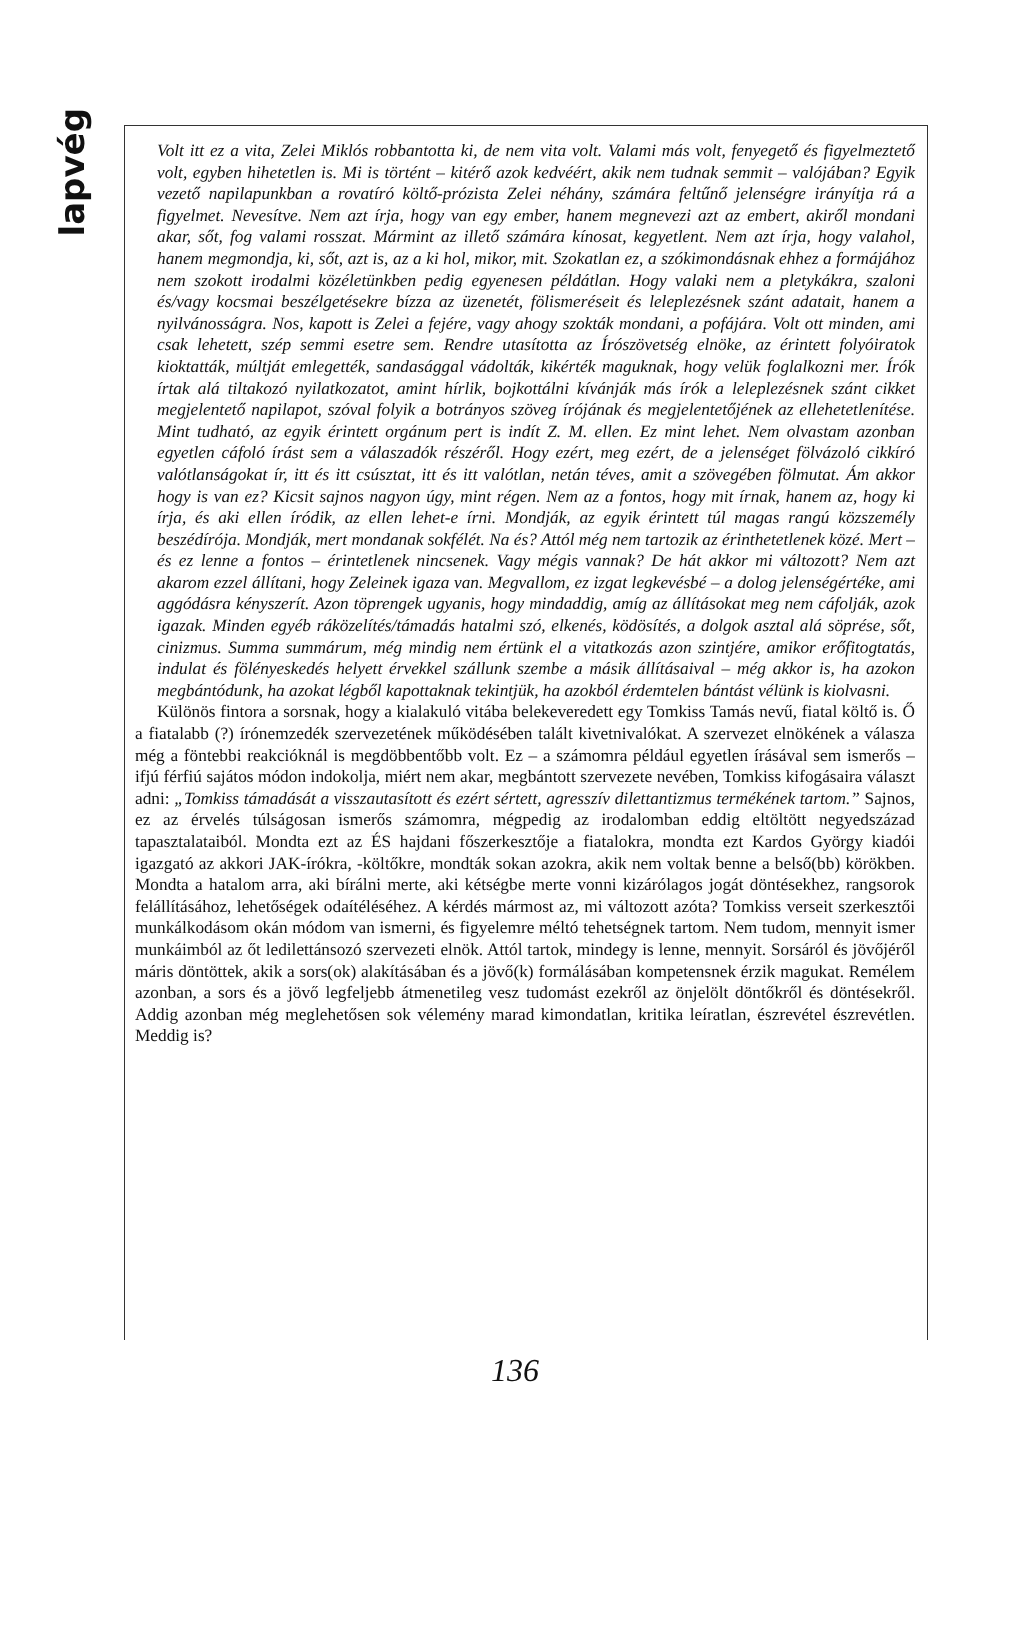lapvég
Volt itt ez a vita, Zelei Miklós robbantotta ki, de nem vita volt. Valami más volt, fenyegető és figyelmeztető volt, egyben hihetetlen is. Mi is történt – kitérő azok kedvéért, akik nem tudnak semmit – valójában? Egyik vezető napilapunkban a rovatíró költő-prózista Zelei néhány, számára feltűnő jelenségre irányítja rá a figyelmet. Nevesítve. Nem azt írja, hogy van egy ember, hanem megnevezi azt az embert, akiről mondani akar, sőt, fog valami rosszat. Mármint az illető számára kínosat, kegyetlent. Nem azt írja, hogy valahol, hanem megmondja, ki, sőt, azt is, az a ki hol, mikor, mit. Szokatlan ez, a szókimondásnak ehhez a formájához nem szokott irodalmi közéletünkben pedig egyenesen példátlan. Hogy valaki nem a pletykákra, szaloni és/vagy kocsmai beszélgetésekre bízza az üzenetét, fölismeréseit és leleplezésnek szánt adatait, hanem a nyilvánosságra. Nos, kapott is Zelei a fejére, vagy ahogy szokták mondani, a pofájára. Volt ott minden, ami csak lehetett, szép semmi esetre sem. Rendre utasította az Írószövetség elnöke, az érintett folyóiratok kioktatták, múltját emlegették, sandasággal vádolták, kikérték maguknak, hogy velük foglalkozni mer. Írók írtak alá tiltakozó nyilatkozatot, amint hírlik, bojkottálni kívánják más írók a leleplezésnek szánt cikket megjelentető napilapot, szóval folyik a botrányos szöveg írójának és megjelentetőjének az ellehetetlenítése. Mint tudható, az egyik érintett orgánum pert is indít Z. M. ellen. Ez mint lehet. Nem olvastam azonban egyetlen cáfoló írást sem a válaszadók részéről. Hogy ezért, meg ezért, de a jelenséget fölvázoló cikkíró valótlanságokat ír, itt és itt csúsztat, itt és itt valótlan, netán téves, amit a szövegében fölmutat. Ám akkor hogy is van ez? Kicsit sajnos nagyon úgy, mint régen. Nem az a fontos, hogy mit írnak, hanem az, hogy ki írja, és aki ellen íródik, az ellen lehet-e írni. Mondják, az egyik érintett túl magas rangú közszemély beszédírója. Mondják, mert mondanak sokfélét. Na és? Attól még nem tartozik az érinthetetlenek közé. Mert – és ez lenne a fontos – érintetlenek nincsenek. Vagy mégis vannak? De hát akkor mi változott? Nem azt akarom ezzel állítani, hogy Zeleinek igaza van. Megvallom, ez izgat legkevésbé – a dolog jelenségértéke, ami aggódásra kényszerít. Azon töprengek ugyanis, hogy mindaddig, amíg az állításokat meg nem cáfolják, azok igazak. Minden egyéb ráközelítés/támadás hatalmi szó, elkenés, ködösítés, a dolgok asztal alá söprése, sőt, cinizmus. Summa summárum, még mindig nem értünk el a vitatkozás azon szintjére, amikor erőfitogtatás, indulat és fölényeskedés helyett érvekkel szállunk szembe a másik állításaival – még akkor is, ha azokon megbántódunk, ha azokat légből kapottaknak tekintjük, ha azokból érdemtelen bántást vélünk is kiolvasni.
Különös fintora a sorsnak, hogy a kialakuló vitába belekeveredett egy Tomkiss Tamás nevű, fiatal költő is. Ő a fiatalabb (?) írónemzedék szervezetének működésében talált kivetnivalókat. A szervezet elnökének a válasza még a föntebbi reakcióknál is megdöbbentőbb volt. Ez – a számomra például egyetlen írásával sem ismerős – ifjú férfiú sajátos módon indokolja, miért nem akar, megbántott szervezete nevében, Tomkiss kifogásaira választ adni: „Tomkiss támadását a visszautasított és ezért sértett, agresszív dilettantizmus termékének tartom.” Sajnos, ez az érvelés túlságosan ismerős számomra, mégpedig az irodalomban eddig eltöltött negyedszázad tapasztalataiból. Mondta ezt az ÉS hajdani főszerkesztője a fiatalokra, mondta ezt Kardos György kiadói igazgató az akkori JAK-írókra, -költőkre, mondták sokan azokra, akik nem voltak benne a belső(bb) körökben. Mondta a hatalom arra, aki bírálni merte, aki kétségbe merte vonni kizárólagos jogát döntésekhez, rangsorok felállításához, lehetőségek odaítéléséhez. A kérdés mármost az, mi változott azóta? Tomkiss verseit szerkesztői munkálkodásom okán módom van ismerni, és figyelemre méltó tehetségnek tartom. Nem tudom, mennyit ismer munkáimból az őt ledilettánsozó szervezeti elnök. Attól tartok, mindegy is lenne, mennyit. Sorsáról és jövőjéről máris döntöttek, akik a sors(ok) alakításában és a jövő(k) formálásában kompetensnek érzik magukat. Remélem azonban, a sors és a jövő legfeljebb átmenetileg vesz tudomást ezekről az önjelölt döntőkről és döntésekről. Addig azonban még meglehetősen sok vélemény marad kimondatlan, kritika leíratlan, észrevétel észrevétlen. Meddig is?
136